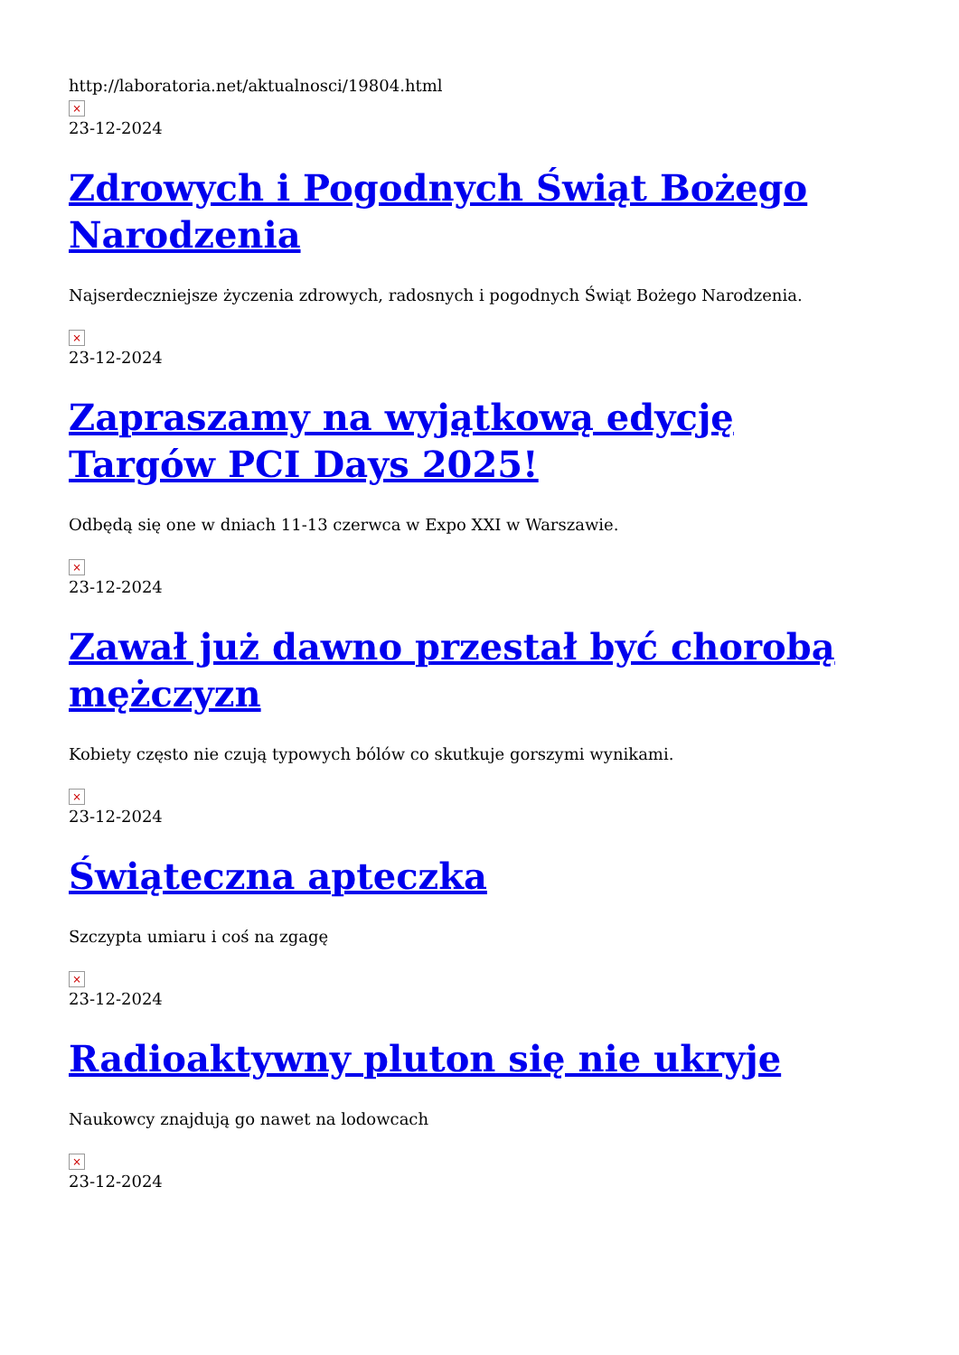http://laboratoria.net/aktualnosci/19804.html
×
23-12-2024
Zdrowych i Pogodnych Świąt Bożego Narodzenia
Najserdeczniejsze życzenia zdrowych, radosnych i pogodnych Świąt Bożego Narodzenia.
×
23-12-2024
Zapraszamy na wyjątkową edycję Targów PCI Days 2025!
Odbędą się one w dniach 11-13 czerwca w Expo XXI w Warszawie.
×
23-12-2024
Zawał już dawno przestał być chorobą mężczyzn
Kobiety często nie czują typowych bólów co skutkuje gorszymi wynikami.
×
23-12-2024
Świąteczna apteczka
Szczypta umiaru i coś na zgagę
×
23-12-2024
Radioaktywny pluton się nie ukryje
Naukowcy znajdują go nawet na lodowcach
×
23-12-2024